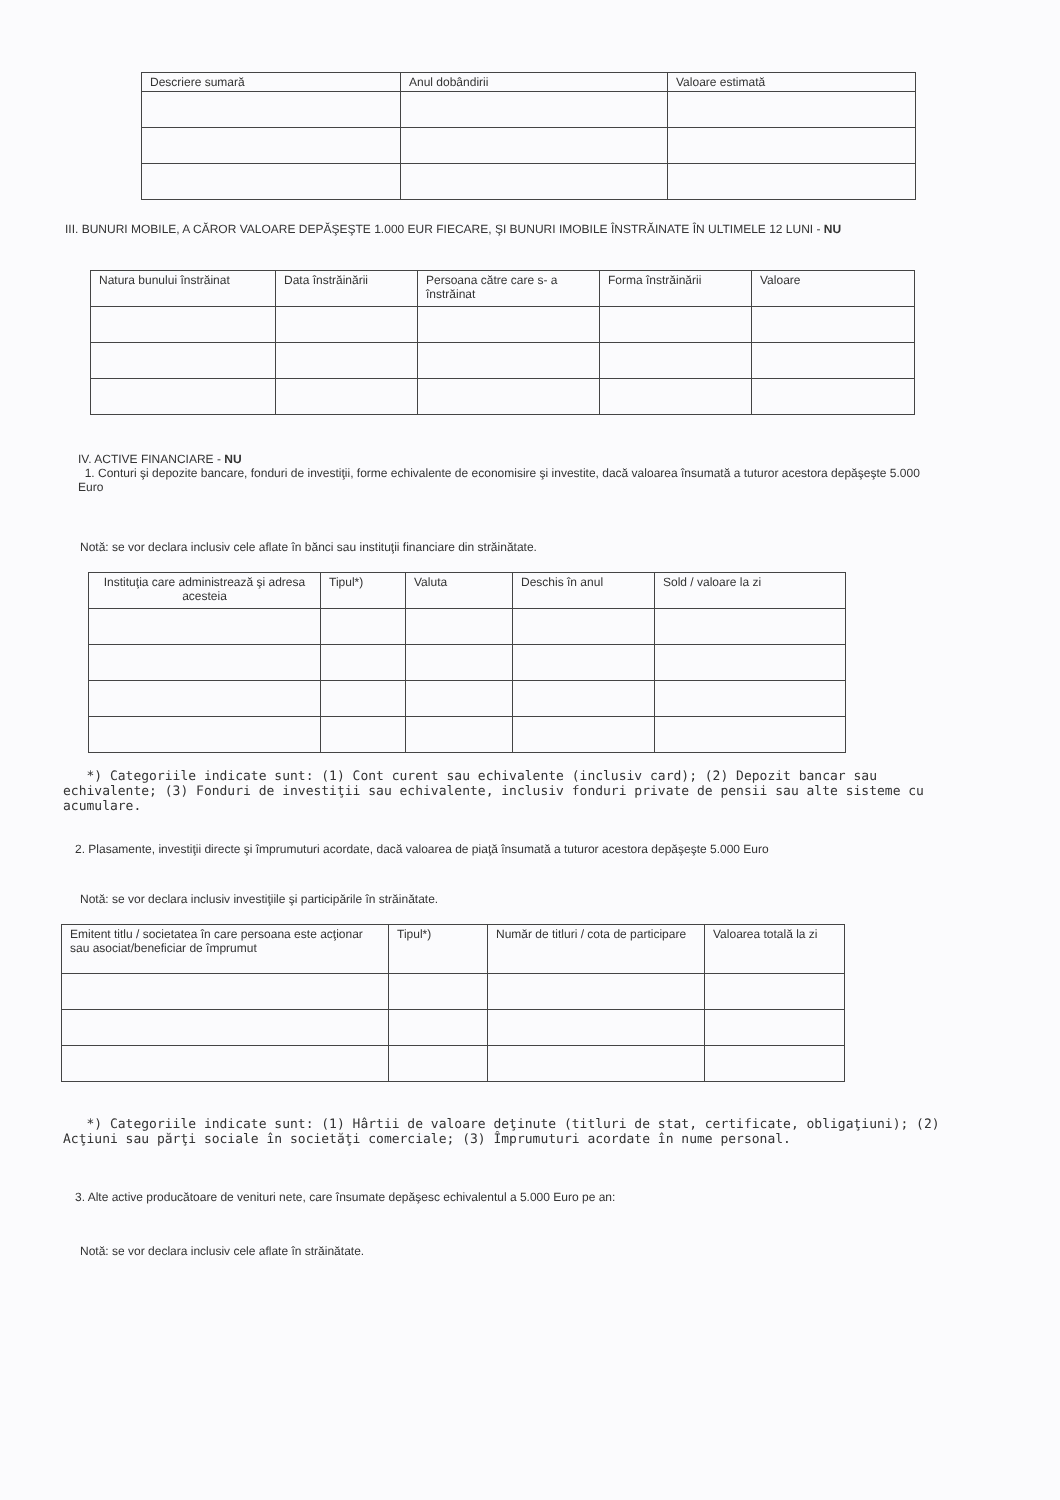| Descriere sumară | Anul dobândirii | Valoare estimată |
| --- | --- | --- |
III. BUNURI MOBILE, A CĂROR VALOARE DEPĂŞEŞTE 1.000 EUR FIECARE, ŞI BUNURI IMOBILE ÎNSTRĂINATE ÎN ULTIMELE 12 LUNI - NU
| Natura bunului înstrăinat | Data înstrăinării | Persoana către care s- a înstrăinat | Forma înstrăinării | Valoare |
| --- | --- | --- | --- | --- |
IV. ACTIVE FINANCIARE - NU
1. Conturi şi depozite bancare, fonduri de investiţii, forme echivalente de economisire şi investite, dacă valoarea însumată a tuturor acestora depăşeşte 5.000 Euro
Notă: se vor declara inclusiv cele aflate în bănci sau instituţii financiare din străinătate.
| Instituţia care administrează şi adresa acesteia | Tipul*) | Valuta | Deschis în anul | Sold / valoare la zi |
| --- | --- | --- | --- | --- |
*) Categoriile indicate sunt: (1) Cont curent sau echivalente (inclusiv card); (2) Depozit bancar sau echivalente; (3) Fonduri de investiţii sau echivalente, inclusiv fonduri private de pensii sau alte sisteme cu acumulare.
2. Plasamente, investiţii directe şi împrumuturi acordate, dacă valoarea de piaţă însumată a tuturor acestora depăşeşte 5.000 Euro
Notă: se vor declara inclusiv investiţiile şi participările în străinătate.
| Emitent titlu / societatea în care persoana este acţionar sau asociat/beneficiar de împrumut | Tipul*) | Număr de titluri / cota de participare | Valoarea totală la zi |
| --- | --- | --- | --- |
*) Categoriile indicate sunt: (1) Hârtii de valoare deţinute (titluri de stat, certificate, obligaţiuni); (2) Acţiuni sau părţi sociale în societăţi comerciale; (3) Împrumuturi acordate în nume personal.
3. Alte active producătoare de venituri nete, care însumate depăşesc echivalentul a 5.000 Euro pe an:
Notă: se vor declara inclusiv cele aflate în străinătate.